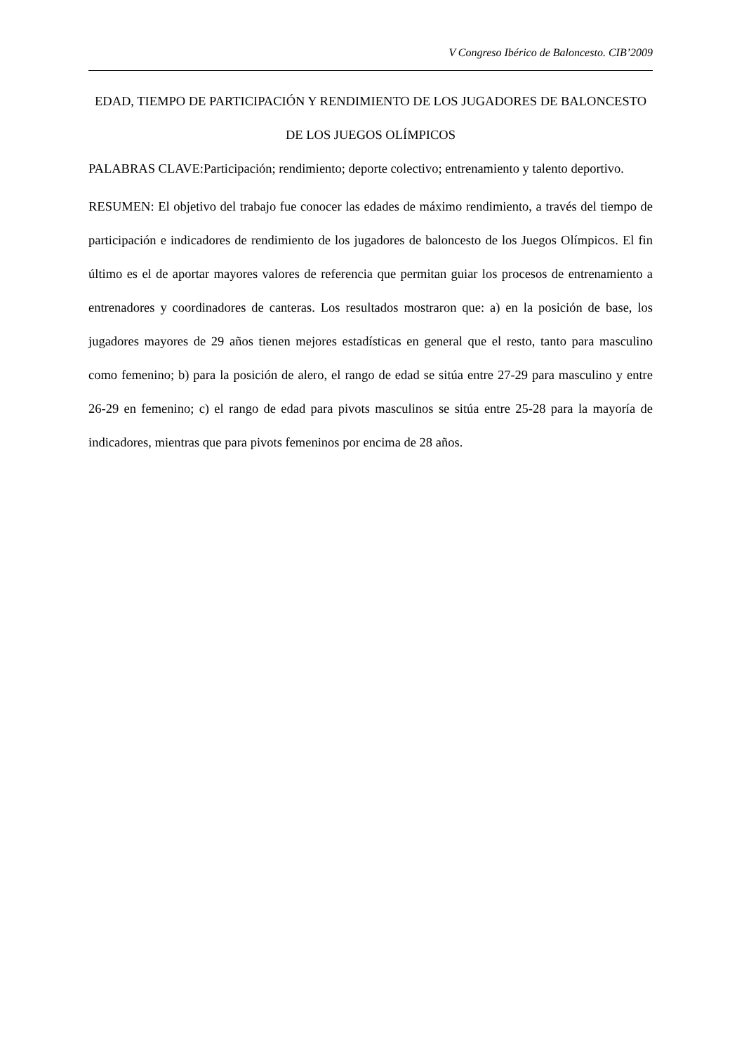V Congreso Ibérico de Baloncesto. CIB’2009
EDAD, TIEMPO DE PARTICIPACIÓN Y RENDIMIENTO DE LOS JUGADORES DE BALONCESTO DE LOS JUEGOS OLÍMPICOS
PALABRAS CLAVE:Participación; rendimiento; deporte colectivo; entrenamiento y talento deportivo.
RESUMEN: El objetivo del trabajo fue conocer las edades de máximo rendimiento, a través del tiempo de participación e indicadores de rendimiento de los jugadores de baloncesto de los Juegos Olímpicos. El fin último es el de aportar mayores valores de referencia que permitan guiar los procesos de entrenamiento a entrenadores y coordinadores de canteras. Los resultados mostraron que: a) en la posición de base, los jugadores mayores de 29 años tienen mejores estadísticas en general que el resto, tanto para masculino como femenino; b) para la posición de alero, el rango de edad se sitúa entre 27-29 para masculino y entre 26-29 en femenino; c) el rango de edad para pivots masculinos se sitúa entre 25-28 para la mayoría de indicadores, mientras que para pivots femeninos por encima de 28 años.